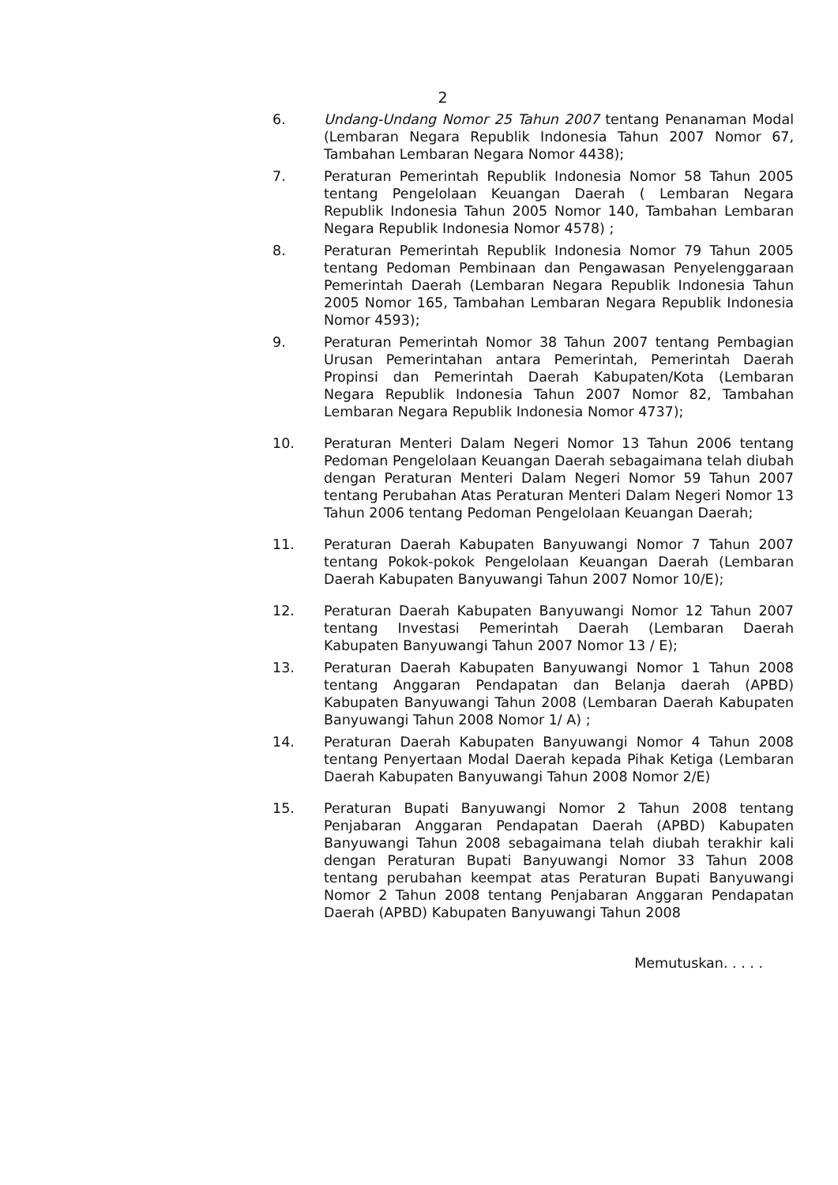2
6. Undang-Undang Nomor 25 Tahun 2007 tentang Penanaman Modal (Lembaran Negara Republik Indonesia Tahun 2007 Nomor 67, Tambahan Lembaran Negara Nomor 4438);
7. Peraturan Pemerintah Republik Indonesia Nomor 58 Tahun 2005 tentang Pengelolaan Keuangan Daerah ( Lembaran Negara Republik Indonesia Tahun 2005 Nomor 140, Tambahan Lembaran Negara Republik Indonesia Nomor 4578) ;
8. Peraturan Pemerintah Republik Indonesia Nomor 79 Tahun 2005 tentang Pedoman Pembinaan dan Pengawasan Penyelenggaraan Pemerintah Daerah (Lembaran Negara Republik Indonesia Tahun 2005 Nomor 165, Tambahan Lembaran Negara Republik Indonesia Nomor 4593);
9. Peraturan Pemerintah Nomor 38 Tahun 2007 tentang Pembagian Urusan Pemerintahan antara Pemerintah, Pemerintah Daerah Propinsi dan Pemerintah Daerah Kabupaten/Kota (Lembaran Negara Republik Indonesia Tahun 2007 Nomor 82, Tambahan Lembaran Negara Republik Indonesia Nomor 4737);
10. Peraturan Menteri Dalam Negeri Nomor 13 Tahun 2006 tentang Pedoman Pengelolaan Keuangan Daerah sebagaimana telah diubah dengan Peraturan Menteri Dalam Negeri Nomor 59 Tahun 2007 tentang Perubahan Atas Peraturan Menteri Dalam Negeri Nomor 13 Tahun 2006 tentang Pedoman Pengelolaan Keuangan Daerah;
11. Peraturan Daerah Kabupaten Banyuwangi Nomor 7 Tahun 2007 tentang Pokok-pokok Pengelolaan Keuangan Daerah (Lembaran Daerah Kabupaten Banyuwangi Tahun 2007 Nomor 10/E);
12. Peraturan Daerah Kabupaten Banyuwangi Nomor 12 Tahun 2007 tentang Investasi Pemerintah Daerah (Lembaran Daerah Kabupaten Banyuwangi Tahun 2007 Nomor 13 / E);
13. Peraturan Daerah Kabupaten Banyuwangi Nomor 1 Tahun 2008 tentang Anggaran Pendapatan dan Belanja daerah (APBD) Kabupaten Banyuwangi Tahun 2008 (Lembaran Daerah Kabupaten Banyuwangi Tahun 2008 Nomor 1/ A) ;
14. Peraturan Daerah Kabupaten Banyuwangi Nomor 4 Tahun 2008 tentang Penyertaan Modal Daerah kepada Pihak Ketiga (Lembaran Daerah Kabupaten Banyuwangi Tahun 2008 Nomor 2/E)
15. Peraturan Bupati Banyuwangi Nomor 2 Tahun 2008 tentang Penjabaran Anggaran Pendapatan Daerah (APBD) Kabupaten Banyuwangi Tahun 2008 sebagaimana telah diubah terakhir kali dengan Peraturan Bupati Banyuwangi Nomor 33 Tahun 2008 tentang perubahan keempat atas Peraturan Bupati Banyuwangi Nomor 2 Tahun 2008 tentang Penjabaran Anggaran Pendapatan Daerah (APBD) Kabupaten Banyuwangi Tahun 2008
Memutuskan. . . . .